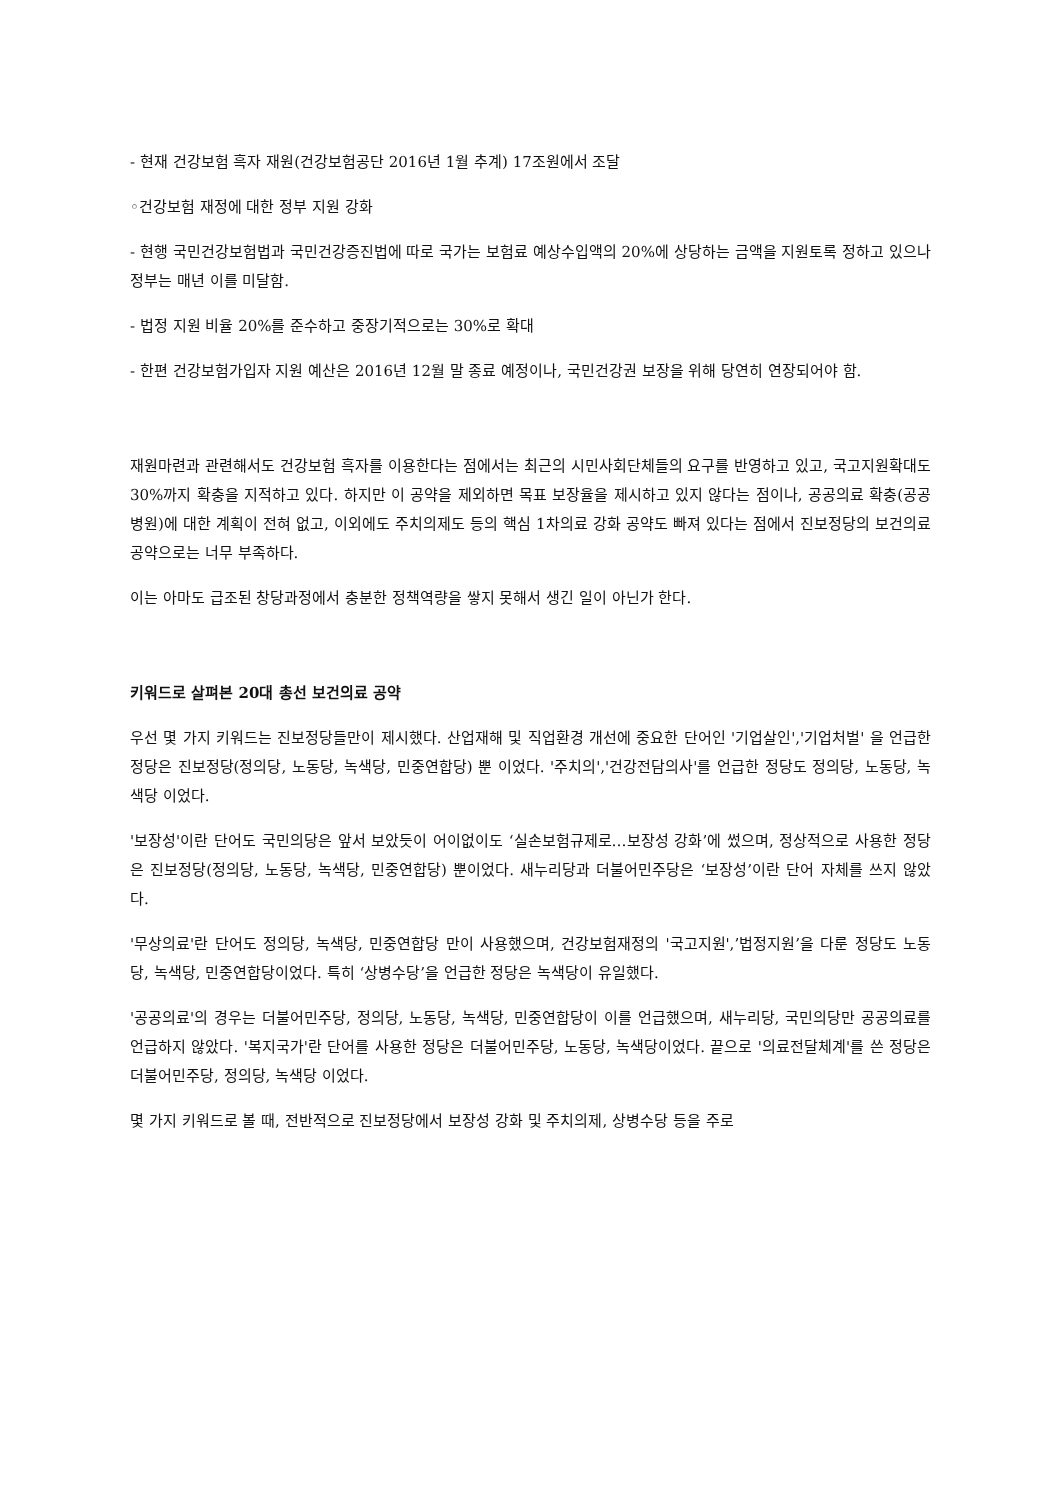- 현재 건강보험 흑자 재원(건강보험공단 2016년 1월 추계) 17조원에서 조달
◦건강보험 재정에 대한 정부 지원 강화
- 현행 국민건강보험법과 국민건강증진법에 따로 국가는 보험료 예상수입액의 20%에 상당하는 금액을 지원토록 정하고 있으나 정부는 매년 이를 미달함.
- 법정 지원 비율 20%를 준수하고 중장기적으로는 30%로 확대
- 한편 건강보험가입자 지원 예산은 2016년 12월 말 종료 예정이나, 국민건강권 보장을 위해 당연히 연장되어야 함.
재원마련과 관련해서도 건강보험 흑자를 이용한다는 점에서는 최근의 시민사회단체들의 요구를 반영하고 있고, 국고지원확대도 30%까지 확충을 지적하고 있다. 하지만 이 공약을 제외하면 목표 보장율을 제시하고 있지 않다는 점이나, 공공의료 확충(공공병원)에 대한 계획이 전혀 없고, 이외에도 주치의제도 등의 핵심 1차의료 강화 공약도 빠져 있다는 점에서 진보정당의 보건의료공약으로는 너무 부족하다.
이는 아마도 급조된 창당과정에서 충분한 정책역량을 쌓지 못해서 생긴 일이 아닌가 한다.
키워드로 살펴본 20대 총선 보건의료 공약
우선 몇 가지 키워드는 진보정당들만이 제시했다. 산업재해 및 직업환경 개선에 중요한 단어인 '기업살인','기업처벌' 을 언급한 정당은 진보정당(정의당, 노동당, 녹색당, 민중연합당) 뿐 이었다. '주치의','건강전담의사'를 언급한 정당도 정의당, 노동당, 녹색당 이었다.
'보장성'이란 단어도 국민의당은 앞서 보았듯이 어이없이도 ‘실손보험규제로…보장성 강화’에 썼으며, 정상적으로 사용한 정당은 진보정당(정의당, 노동당, 녹색당, 민중연합당) 뿐이었다. 새누리당과 더불어민주당은 ‘보장성’이란 단어 자체를 쓰지 않았다.
'무상의료'란 단어도 정의당, 녹색당, 민중연합당 만이 사용했으며, 건강보험재정의 '국고지원',’법정지원’을 다룬 정당도 노동당, 녹색당, 민중연합당이었다. 특히 ‘상병수당’을 언급한 정당은 녹색당이 유일했다.
'공공의료'의 경우는 더불어민주당, 정의당, 노동당, 녹색당, 민중연합당이 이를 언급했으며, 새누리당, 국민의당만 공공의료를 언급하지 않았다. '복지국가'란 단어를 사용한 정당은 더불어민주당, 노동당, 녹색당이었다. 끝으로 '의료전달체계'를 쓴 정당은 더불어민주당, 정의당, 녹색당 이었다.
몇 가지 키워드로 볼 때, 전반적으로 진보정당에서 보장성 강화 및 주치의제, 상병수당 등을 주로